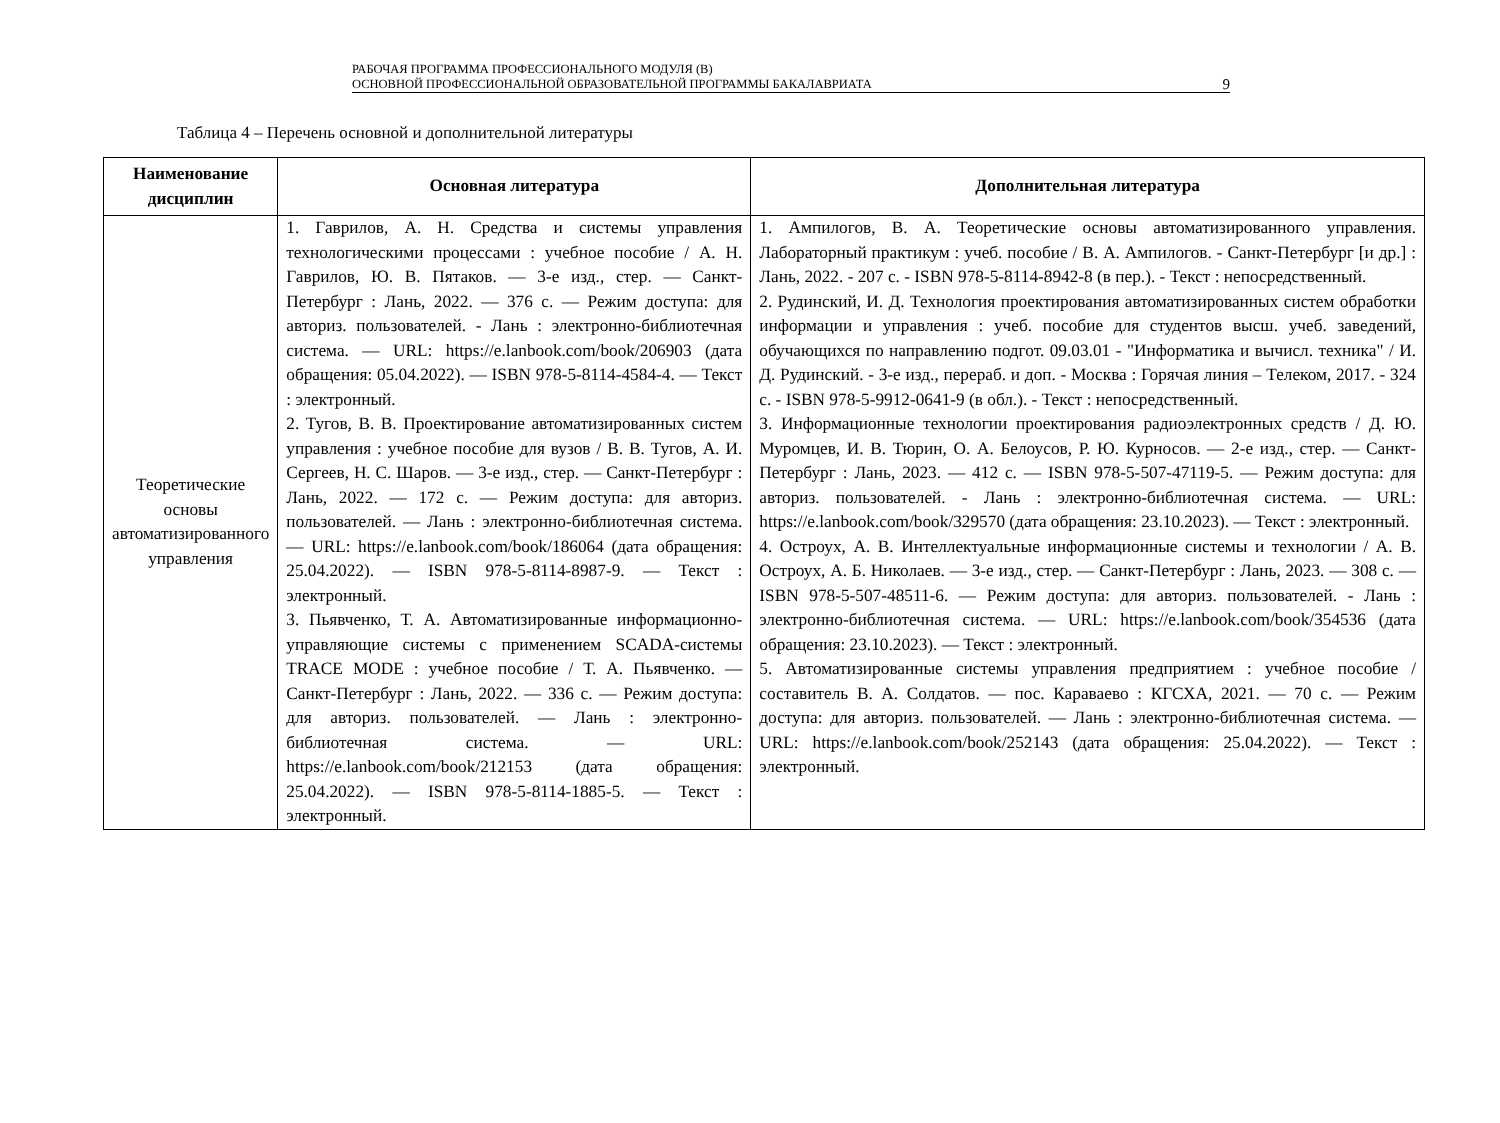РАБОЧАЯ ПРОГРАММА ПРОФЕССИОНАЛЬНОГО МОДУЛЯ (В)
ОСНОВНОЙ ПРОФЕССИОНАЛЬНОЙ ОБРАЗОВАТЕЛЬНОЙ ПРОГРАММЫ БАКАЛАВРИАТА
9
Таблица 4 – Перечень основной и дополнительной литературы
| Наименование дисциплин | Основная литература | Дополнительная литература |
| --- | --- | --- |
| Теоретические основы автоматизированного управления | 1. Гаврилов, А. Н. Средства и системы управления технологическими процессами : учебное пособие / А. Н. Гаврилов, Ю. В. Пятаков. — 3-е изд., стер. — Санкт-Петербург : Лань, 2022. — 376 с. — Режим доступа: для авториз. пользователей. - Лань : электронно-библиотечная система. — URL: https://e.lanbook.com/book/206903 (дата обращения: 05.04.2022). — ISBN 978-5-8114-4584-4. — Текст : электронный. 2. Тугов, В. В. Проектирование автоматизированных систем управления : учебное пособие для вузов / В. В. Тугов, А. И. Сергеев, Н. С. Шаров. — 3-е изд., стер. — Санкт-Петербург : Лань, 2022. — 172 с. — Режим доступа: для авториз. пользователей. — Лань : электронно-библиотечная система. — URL: https://e.lanbook.com/book/186064 (дата обращения: 25.04.2022). — ISBN 978-5-8114-8987-9. — Текст : электронный. 3. Пьявченко, Т. А. Автоматизированные информационно-управляющие системы с применением SCADA-системы TRACE MODE : учебное пособие / Т. А. Пьявченко. — Санкт-Петербург : Лань, 2022. — 336 с. — Режим доступа: для авториз. пользователей. — Лань : электронно-библиотечная система. — URL: https://e.lanbook.com/book/212153 (дата обращения: 25.04.2022). — ISBN 978-5-8114-1885-5. — Текст : электронный. | 1. Ампилогов, В. А. Теоретические основы автоматизированного управления. Лабораторный практикум : учеб. пособие / В. А. Ампилогов. - Санкт-Петербург [и др.] : Лань, 2022. - 207 с. - ISBN 978-5-8114-8942-8 (в пер.). - Текст : непосредственный. 2. Рудинский, И. Д. Технология проектирования автоматизированных систем обработки информации и управления : учеб. пособие для студентов высш. учеб. заведений, обучающихся по направлению подгот. 09.03.01 - "Информатика и вычисл. техника" / И. Д. Рудинский. - 3-е изд., перераб. и доп. - Москва : Горячая линия – Телеком, 2017. - 324 с. - ISBN 978-5-9912-0641-9 (в обл.). - Текст : непосредственный. 3. Информационные технологии проектирования радиоэлектронных средств / Д. Ю. Муромцев, И. В. Тюрин, О. А. Белоусов, Р. Ю. Курносов. — 2-е изд., стер. — Санкт-Петербург : Лань, 2023. — 412 с. — ISBN 978-5-507-47119-5. — Режим доступа: для авториз. пользователей. - Лань : электронно-библиотечная система. — URL: https://e.lanbook.com/book/329570 (дата обращения: 23.10.2023). — Текст : электронный. 4. Остроух, А. В. Интеллектуальные информационные системы и технологии / А. В. Остроух, А. Б. Николаев. — 3-е изд., стер. — Санкт-Петербург : Лань, 2023. — 308 с. — ISBN 978-5-507-48511-6. — Режим доступа: для авториз. пользователей. - Лань : электронно-библиотечная система. — URL: https://e.lanbook.com/book/354536 (дата обращения: 23.10.2023). — Текст : электронный. 5. Автоматизированные системы управления предприятием : учебное пособие / составитель В. А. Солдатов. — пос. Караваево : КГСХА, 2021. — 70 с. — Режим доступа: для авториз. пользователей. — Лань : электронно-библиотечная система. — URL: https://e.lanbook.com/book/252143 (дата обращения: 25.04.2022). — Текст : электронный. |